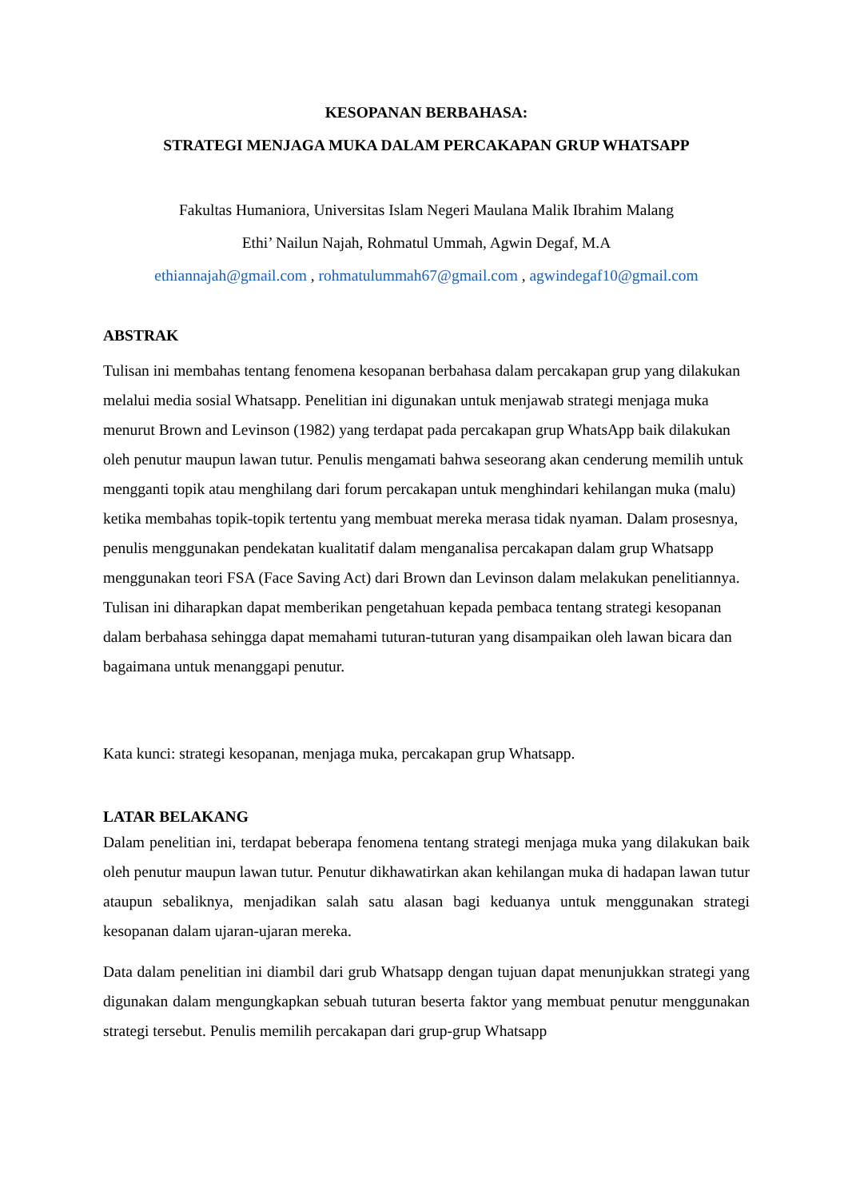KESOPANAN BERBAHASA:
STRATEGI MENJAGA MUKA DALAM PERCAKAPAN GRUP WHATSAPP
Fakultas Humaniora, Universitas Islam Negeri Maulana Malik Ibrahim Malang
Ethi’ Nailun Najah, Rohmatul Ummah, Agwin Degaf, M.A
ethiannajah@gmail.com , rohmatulummah67@gmail.com , agwindegaf10@gmail.com
ABSTRAK
Tulisan ini membahas tentang fenomena kesopanan berbahasa dalam percakapan grup yang dilakukan melalui media sosial Whatsapp. Penelitian ini digunakan untuk menjawab strategi menjaga muka menurut Brown and Levinson (1982) yang terdapat pada percakapan grup WhatsApp baik dilakukan oleh penutur maupun lawan tutur. Penulis mengamati bahwa seseorang akan cenderung memilih untuk mengganti topik atau menghilang dari forum percakapan untuk menghindari kehilangan muka (malu) ketika membahas topik-topik tertentu yang membuat mereka merasa tidak nyaman. Dalam prosesnya, penulis menggunakan pendekatan kualitatif dalam menganalisa percakapan dalam grup Whatsapp menggunakan teori FSA (Face Saving Act) dari Brown dan Levinson dalam melakukan penelitiannya. Tulisan ini diharapkan dapat memberikan pengetahuan kepada pembaca tentang strategi kesopanan dalam berbahasa sehingga dapat memahami tuturan-tuturan yang disampaikan oleh lawan bicara dan bagaimana untuk menanggapi penutur.
Kata kunci: strategi kesopanan, menjaga muka, percakapan grup Whatsapp.
LATAR BELAKANG
Dalam penelitian ini, terdapat beberapa fenomena tentang strategi menjaga muka yang dilakukan baik oleh penutur maupun lawan tutur. Penutur dikhawatirkan akan kehilangan muka di hadapan lawan tutur ataupun sebaliknya, menjadikan salah satu alasan bagi keduanya untuk menggunakan strategi kesopanan dalam ujaran-ujaran mereka.
Data dalam penelitian ini diambil dari grub Whatsapp dengan tujuan dapat menunjukkan strategi yang digunakan dalam mengungkapkan sebuah tuturan beserta faktor yang membuat penutur menggunakan strategi tersebut. Penulis memilih percakapan dari grup-grup Whatsapp